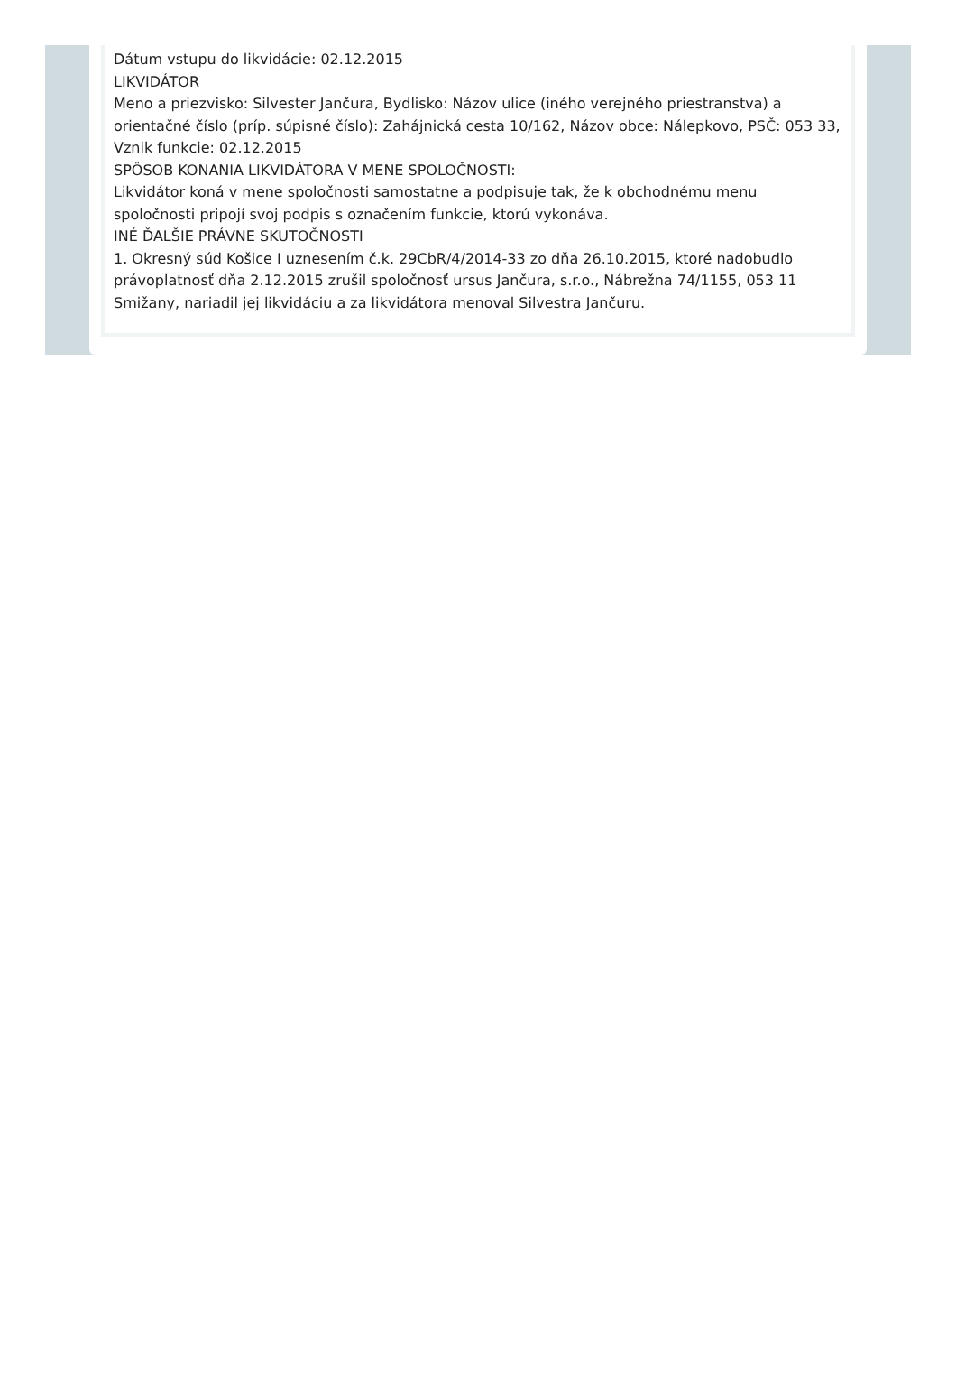Dátum vstupu do likvidácie: 02.12.2015
LIKVIDÁTOR
Meno a priezvisko: Silvester Jančura, Bydlisko: Názov ulice (iného verejného priestranstva) a orientačné číslo (príp. súpisné číslo): Zahájnická cesta 10/162, Názov obce: Nálepkovo, PSČ: 053 33, Vznik funkcie: 02.12.2015
SPÔSOB KONANIA LIKVIDÁTORA V MENE SPOLOČNOSTI:
Likvidátor koná v mene spoločnosti samostatne a podpisuje tak, že k obchodnému menu spoločnosti pripojí svoj podpis s označením funkcie, ktorú vykonáva.
INÉ ĎALŠIE PRÁVNE SKUTOČNOSTI
1. Okresný súd Košice I uznesením č.k. 29CbR/4/2014-33 zo dňa 26.10.2015, ktoré nadobudlo právoplatnosť dňa 2.12.2015 zrušil spoločnosť ursus Jančura, s.r.o., Nábrežna 74/1155, 053 11 Smižany, nariadil jej likvidáciu a za likvidátora menoval Silvestra Jančuru.